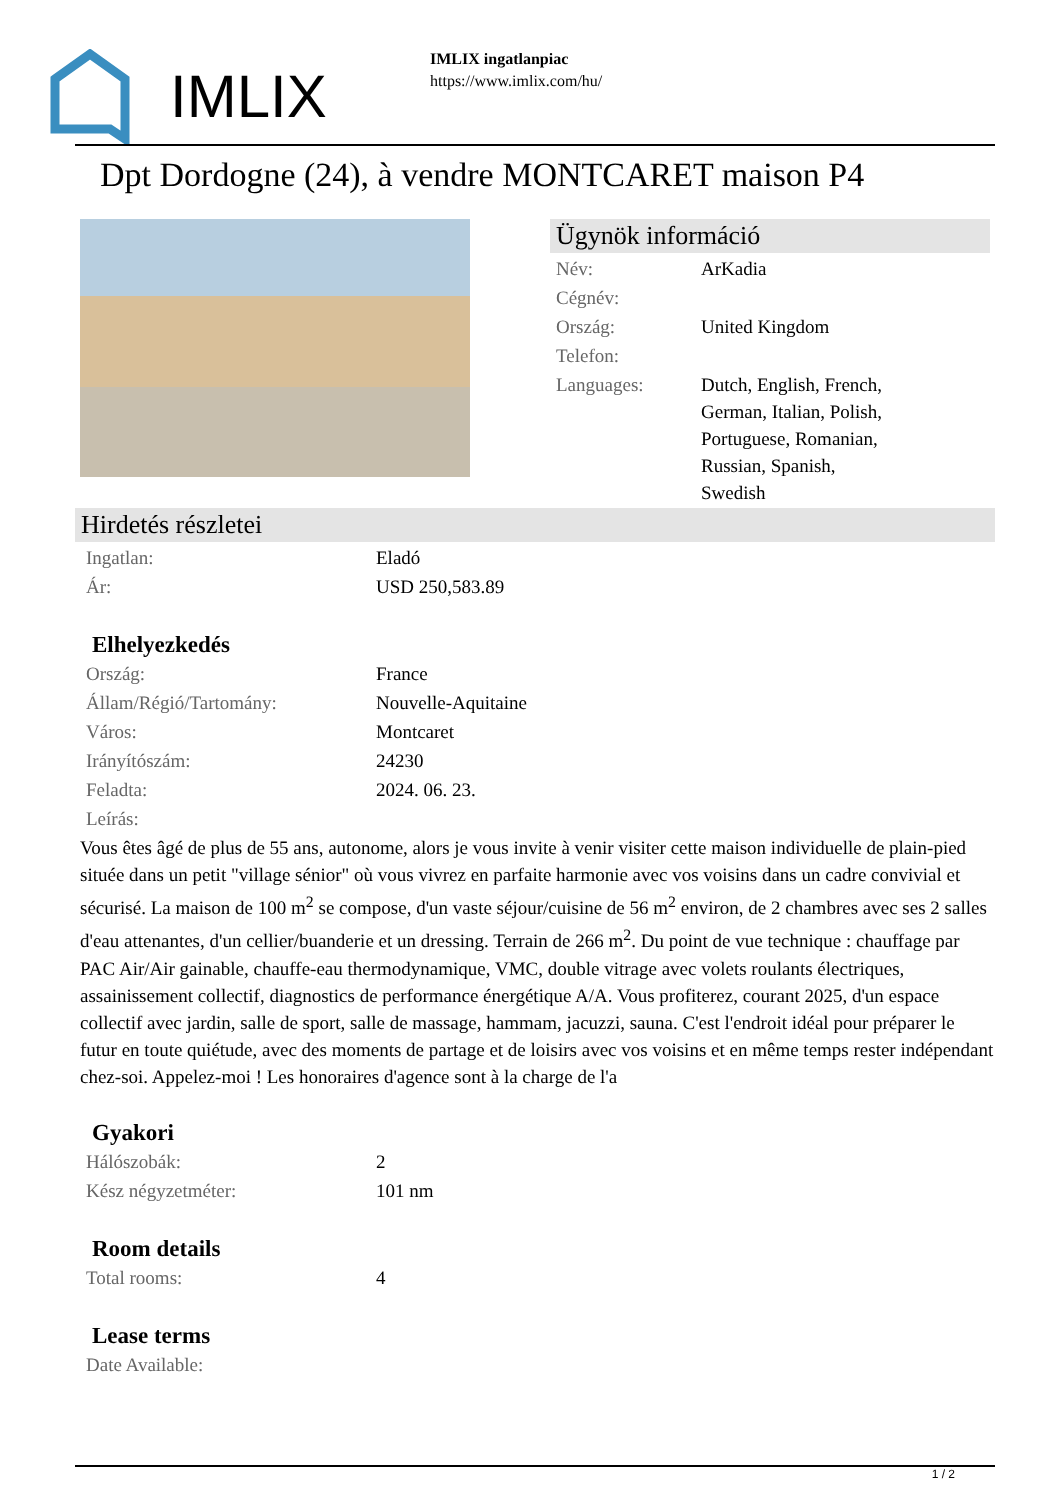IMLIX
IMLIX ingatlanpiac
https://www.imlix.com/hu/
Dpt Dordogne (24), à vendre MONTCARET maison P4
Ügynök információ
| Név: | ArKadia |
| Cégnév: | |
| Ország: | United Kingdom |
| Telefon: | |
| Languages: | Dutch, English, French, German, Italian, Polish, Portuguese, Romanian, Russian, Spanish, Swedish |
Hirdetés részletei
| Ingatlan: | Eladó |
| Ár: | USD 250,583.89 |
Elhelyezkedés
| Ország: | France |
| Állam/Régió/Tartomány: | Nouvelle-Aquitaine |
| Város: | Montcaret |
| Irányítószám: | 24230 |
| Feladta: | 2024. 06. 23. |
| Leírás: | |
Vous êtes âgé de plus de 55 ans, autonome, alors je vous invite à venir visiter cette maison individuelle de plain-pied située dans un petit "village sénior" où vous vivrez en parfaite harmonie avec vos voisins dans un cadre convivial et sécurisé. La maison de 100 m<sup>2</sup> se compose, d'un vaste séjour/cuisine de 56 m<sup>2</sup> environ, de 2 chambres avec ses 2 salles d'eau attenantes, d'un cellier/buanderie et un dressing. Terrain de 266 m<sup>2</sup>. Du point de vue technique : chauffage par PAC Air/Air gainable, chauffe-eau thermodynamique, VMC, double vitrage avec volets roulants électriques, assainissement collectif, diagnostics de performance énergétique A/A. Vous profiterez, courant 2025, d'un espace collectif avec jardin, salle de sport, salle de massage, hammam, jacuzzi, sauna. C'est l'endroit idéal pour préparer le futur en toute quiétude, avec des moments de partage et de loisirs avec vos voisins et en même temps rester indépendant chez-soi. Appelez-moi ! Les honoraires d'agence sont à la charge de l'a
Gyakori
| Hálószobák: | 2 |
| Kész négyzetméter: | 101 nm |
Room details
| Total rooms: | 4 |
Lease terms
| Date Available: | |
1 / 2